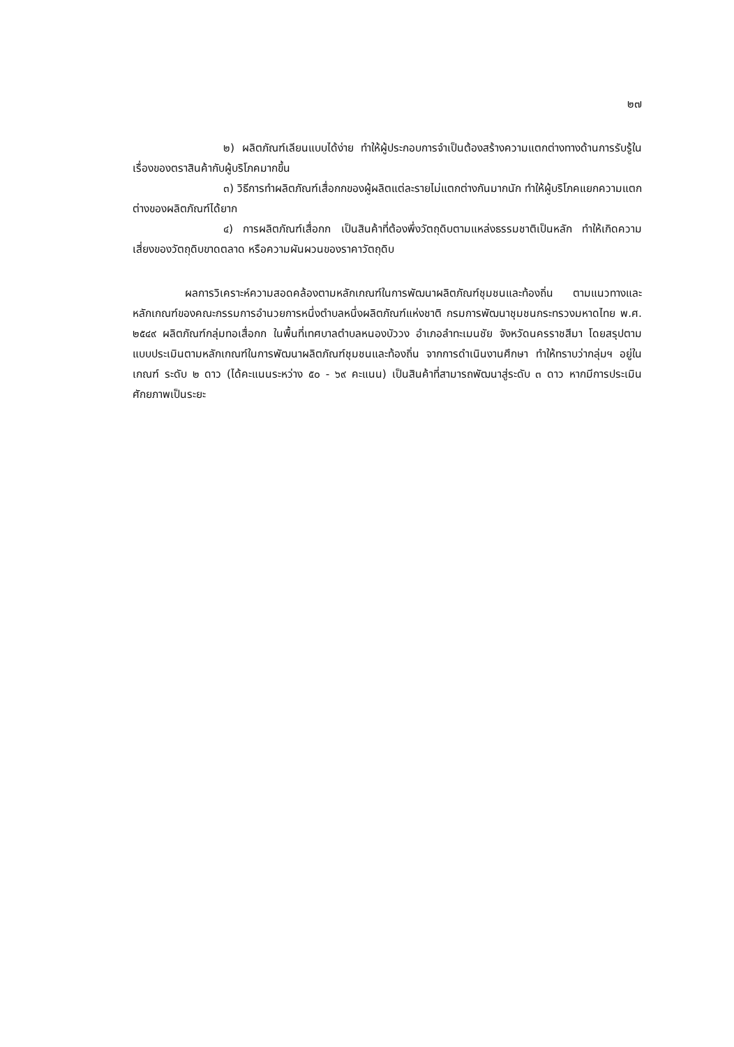๒๗
๒) ผลิตภัณฑ์เลียนแบบได้ง่าย ทำให้ผู้ประกอบการจำเป็นต้องสร้างความแตกต่างทางด้านการรับรู้ในเรื่องของตราสินค้ากับผู้บริโภคมากขึ้น
๓) วิธีการทำผลิตภัณฑ์เสื่อกกของผู้ผลิตแต่ละรายไม่แตกต่างกันมากนัก ทำให้ผู้บริโภคแยกความแตกต่างของผลิตภัณฑ์ได้ยาก
๔) การผลิตภัณฑ์เสื่อกก เป็นสินค้าที่ต้องพึ่งวัตถุดิบตามแหล่งธรรมชาติเป็นหลัก ทำให้เกิดความเสี่ยงของวัตถุดิบขาดตลาด หรือความผันผวนของราคาวัตถุดิบ
ผลการวิเคราะห์ความสอดคล้องตามหลักเกณฑ์ในการพัฒนาผลิตภัณฑ์ชุมชนและท้องถิ่น ตามแนวทางและหลักเกณฑ์ของคณะกรรมการอำนวยการหนึ่งตำบลหนึ่งผลิตภัณฑ์แห่งชาติ กรมการพัฒนาชุมชนกระทรวงมหาดไทย พ.ศ. ๒๕๔๙ ผลิตภัณฑ์กลุ่มทอเสื่อกก ในพื้นที่เทศบาลตำบลหนองบัววง อำเภอลำทะเมนชัย จังหวัดนครราชสีมา โดยสรุปตามแบบประเมินตามหลักเกณฑ์ในการพัฒนาผลิตภัณฑ์ชุมชนและท้องถิ่น จากการดำเนินงานศึกษา ทำให้ทราบว่ากลุ่มฯ อยู่ในเกณฑ์ ระดับ ๒ ดาว (ได้คะแนนระหว่าง ๕๐ - ๖๙ คะแนน) เป็นสินค้าที่สามารถพัฒนาสู่ระดับ ๓ ดาว หากมีการประเมินศักยภาพเป็นระยะ